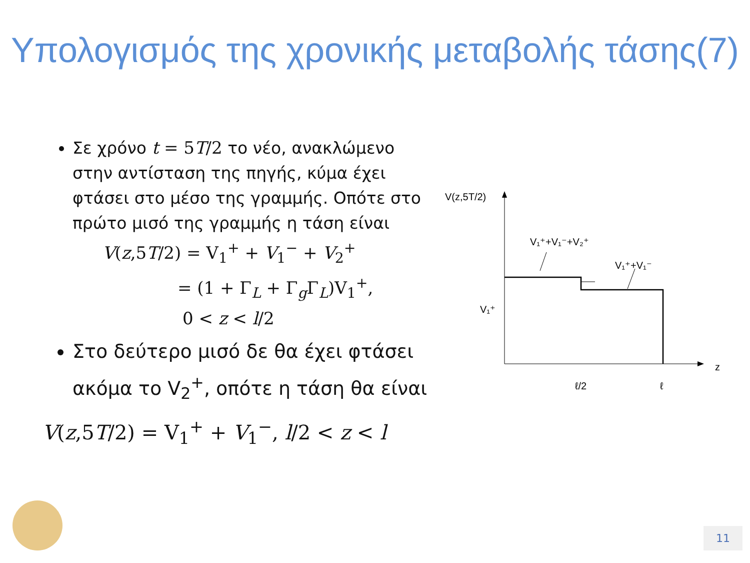Υπολογισμός της χρονικής μεταβολής τάσης(7)
Σε χρόνο t = 5T/2 το νέο, ανακλώμενο στην αντίσταση της πηγής, κύμα έχει φτάσει στο μέσο της γραμμής. Οπότε στο πρώτο μισό της γραμμής η τάση είναι
V(z,5T/2) = V<sub>1</sub><sup>+</sup> + V<sub>1</sub><sup>−</sup> + V<sub>2</sub><sup>+</sup>
= (1 + Γ<sub>L</sub> + Γ<sub>g</sub>Γ<sub>L</sub>)V<sub>1</sub><sup>+</sup>,
0 < z < l/2
Στο δεύτερο μισό δε θα έχει φτάσει ακόμα το V<sub>2</sub><sup>+</sup>, οπότε η τάση θα είναι
V(z,5T/2) = V<sub>1</sub><sup>+</sup> + V<sub>1</sub><sup>−</sup>, l/2 < z < l
V(z,5T/2)
z
V₁⁺
V₁⁺+V₁⁻+V₂⁺
V₁⁺+V₁⁻
ℓ/2
ℓ
11